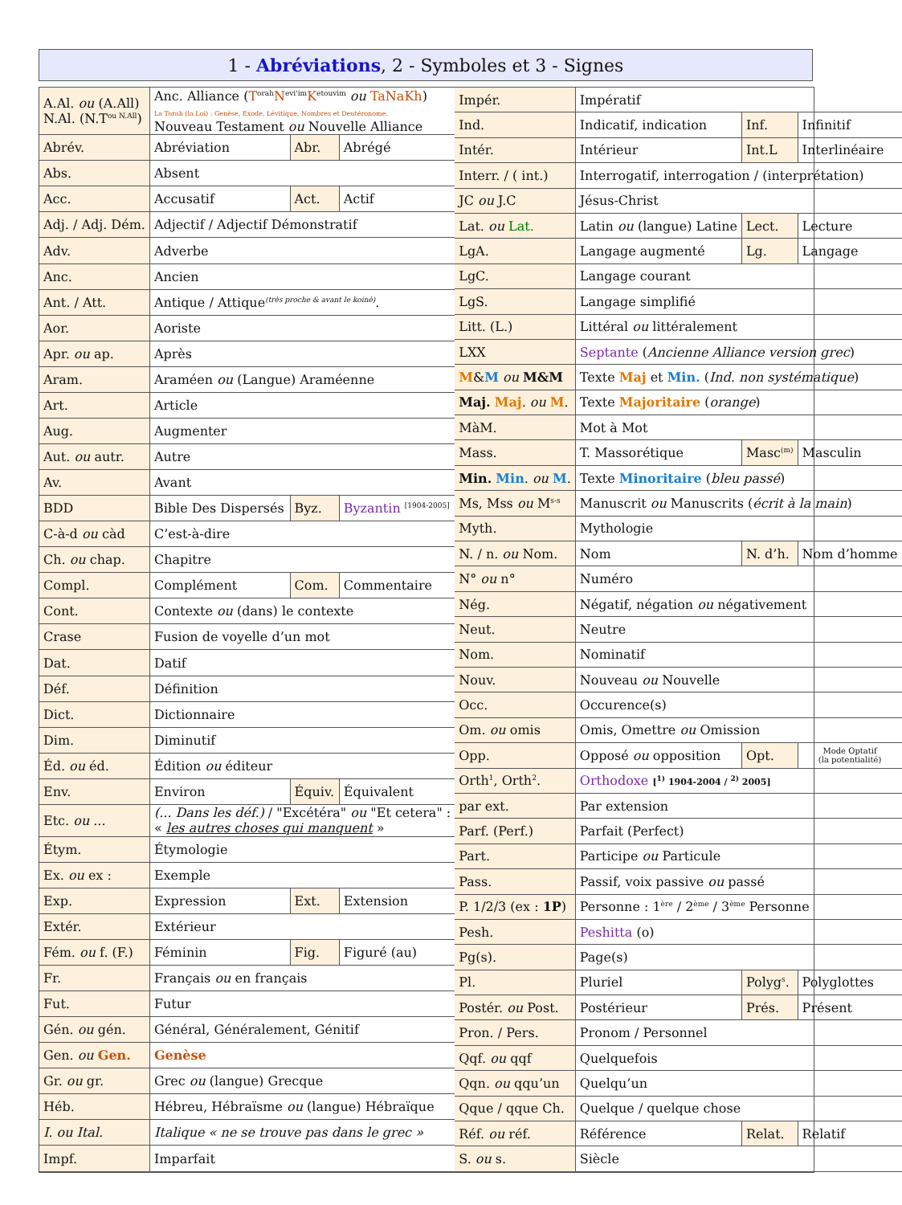1 - Abréviations, 2 - Symboles et 3 - Signes
| A.Al. ou (A.All) N.Al. (N.T<sup>ou N.All</sup>) | Anc. Alliance ( T<sup>orah</sup> N<sup>evi'im</sup> K<sup>etouvim</sup> ou TaNaKh ) La Torah (la Loi) : Genèse, Exode, Lévitique, Nombres et Deutéronome. Nouveau Testament ou Nouvelle Alliance | | |
| Abrév. | Abréviation | Abr. | Abrégé |
| Abs. | Absent | | |
| Acc. | Accusatif | Act. | Actif |
| Adj. / Adj. Dém. | Adjectif / Adjectif Démonstratif | | |
| Adv. | Adverbe | | |
| Anc. | Ancien | | |
| Ant. / Att. | Antique / Attique<sup>(très proche & avant le koinè)</sup>. | | |
| Aor. | Aoriste | | |
| Apr. ou ap. | Après | | |
| Aram. | Araméen ou (Langue) Araméenne | | |
| Art. | Article | | |
| Aug. | Augmenter | | |
| Aut. ou autr. | Autre | | |
| Av. | Avant | | |
| BDD | Bible Des Dispersés | Byz. | Byzantin <sup>[1904-2005]</sup> |
| C-à-d ou càd | C’est-à-dire | | |
| Ch. ou chap. | Chapitre | | |
| Compl. | Complément | Com. | Commentaire |
| Cont. | Contexte ou (dans) le contexte | | |
| Crase | Fusion de voyelle d’un mot | | |
| Dat. | Datif | | |
| Déf. | Définition | | |
| Dict. | Dictionnaire | | |
| Dim. | Diminutif | | |
| Éd. ou éd. | Édition ou éditeur | | |
| Env. | Environ | Équiv. | Équivalent |
| Etc. ou ... | (... Dans les déf.) / "Excétéra" ou "Et cetera" : « les autres choses qui manquent » | | |
| Étym. | Étymologie | | |
| Ex. ou ex : | Exemple | | |
| Exp. | Expression | Ext. | Extension |
| Extér. | Extérieur | | |
| Fém. ou f. (F.) | Féminin | Fig. | Figuré (au) |
| Fr. | Français ou en français | | |
| Fut. | Futur | | |
| Gén. ou gén. | Général, Généralement, Génitif | | |
| Gen. ou Gen. | Genèse | | |
| Gr. ou gr. | Grec ou (langue) Grecque | | |
| Héb. | Hébreu, Hébraïsme ou (langue) Hébraïque | | |
| I. ou Ital. | Italique « ne se trouve pas dans le grec » | | |
| Impf. | Imparfait | | |
| Impér. | Impératif | | |
| Ind. | Indicatif, indication | Inf. | Infinitif |
| Intér. | Intérieur | Int.L | Interlinéaire |
| Interr. / ( int.) | Interrogatif, interrogation / (interprétation) | | |
| JC ou J.C | Jésus-Christ | | |
| Lat. ou Lat. | Latin ou (langue) Latine | Lect. | Lecture |
| LgA. | Langage augmenté | Lg. | Langage |
| LgC. | Langage courant | | |
| LgS. | Langage simplifié | | |
| Litt. (L.) | Littéral ou littéralement | | |
| LXX | Septante ( Ancienne Alliance version grec ) | | |
| M & M ou M&M | Texte Maj et Min. ( Ind. non systématique ) | | |
| Maj. Maj . ou M . | Texte Majoritaire ( orange ) | | |
| MàM. | Mot à Mot | | |
| Mass. | T. Massorétique | Masc<sup>(m)</sup> | Masculin |
| Min. Min . ou M . | Texte Minoritaire ( bleu passé ) | | |
| Ms, Mss ou M<sup>s-s</sup> | Manuscrit ou Manuscrits ( écrit à la main ) | | |
| Myth. | Mythologie | | |
| N. / n. ou Nom. | Nom | N. d’h. | Nom d’homme |
| N° ou n° | Numéro | | |
| Nég. | Négatif, négation ou négativement | | |
| Neut. | Neutre | | |
| Nom. | Nominatif | | |
| Nouv. | Nouveau ou Nouvelle | | |
| Occ. | Occurence(s) | | |
| Om. ou omis | Omis, Omettre ou Omission | | |
| Opp. | Opposé ou opposition | Opt. | Mode Optatif (la potentialité) |
| Orth<sup>1</sup>, Orth<sup>2</sup>. | Orthodoxe [<sup>1)</sup> 1904-2004 / <sup>2)</sup> 2005] | | |
| par ext. | Par extension | | |
| Parf. (Perf.) | Parfait (Perfect) | | |
| Part. | Participe ou Particule | | |
| Pass. | Passif, voix passive ou passé | | |
| P. 1/2/3 (ex : 1P ) | Personne : 1<sup>ère</sup> / 2<sup>ème</sup> / 3<sup>ème</sup> Personne | | |
| Pesh. | Peshitta (o) | | |
| Pg(s). | Page(s) | | |
| Pl. | Pluriel | Polyg<sup>s</sup>. | Polyglottes |
| Postér. ou Post. | Postérieur | Prés. | Présent |
| Pron. / Pers. | Pronom / Personnel | | |
| Qqf. ou qqf | Quelquefois | | |
| Qqn. ou qqu’un | Quelqu’un | | |
| Qque / qque Ch. | Quelque / quelque chose | | |
| Réf. ou réf. | Référence | Relat. | Relatif |
| S. ou s. | Siècle | | |